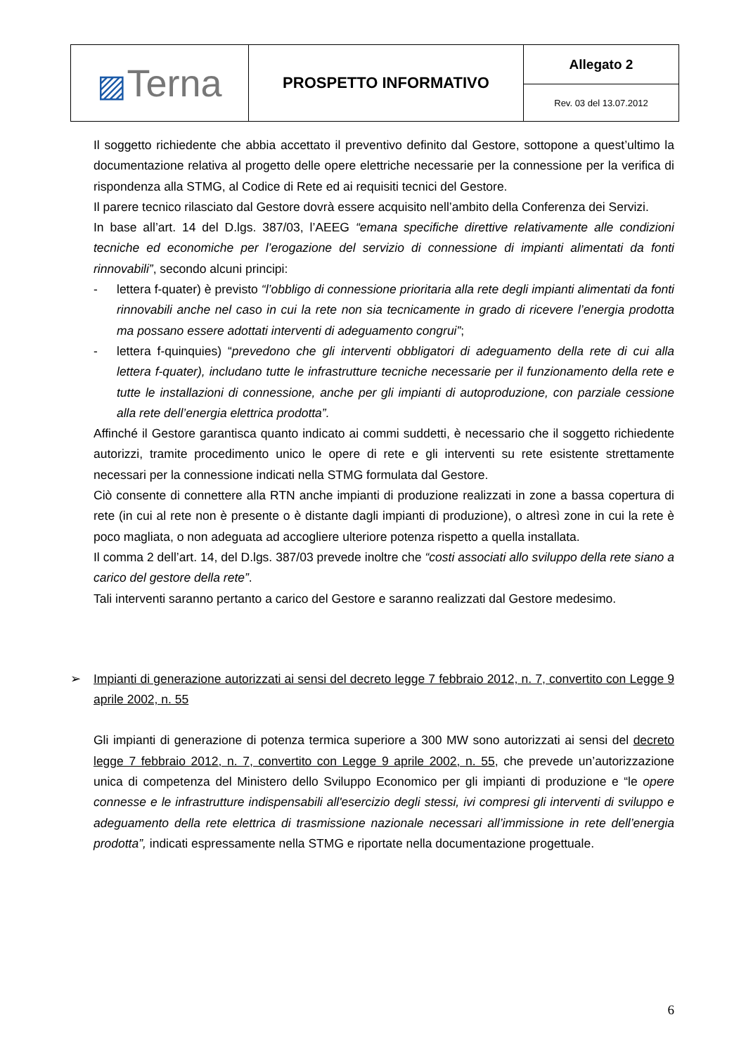| ▨ Terna | PROSPETTO INFORMATIVO | Allegato 2 |
| | | Rev. 03 del 13.07.2012 |
Il soggetto richiedente che abbia accettato il preventivo definito dal Gestore, sottopone a quest’ultimo la documentazione relativa al progetto delle opere elettriche necessarie per la connessione per la verifica di rispondenza alla STMG, al Codice di Rete ed ai requisiti tecnici del Gestore.
Il parere tecnico rilasciato dal Gestore dovrà essere acquisito nell’ambito della Conferenza dei Servizi.
In base all’art. 14 del D.lgs. 387/03, l’AEEG “emana specifiche direttive relativamente alle condizioni tecniche ed economiche per l’erogazione del servizio di connessione di impianti alimentati da fonti rinnovabili”, secondo alcuni principi:
- lettera f-quater) è previsto “l’obbligo di connessione prioritaria alla rete degli impianti alimentati da fonti rinnovabili anche nel caso in cui la rete non sia tecnicamente in grado di ricevere l’energia prodotta ma possano essere adottati interventi di adeguamento congrui”;
- lettera f-quinquies) “prevedono che gli interventi obbligatori di adeguamento della rete di cui alla lettera f-quater), includano tutte le infrastrutture tecniche necessarie per il funzionamento della rete e tutte le installazioni di connessione, anche per gli impianti di autoproduzione, con parziale cessione alla rete dell’energia elettrica prodotta”.
Affinché il Gestore garantisca quanto indicato ai commi suddetti, è necessario che il soggetto richiedente autorizzi, tramite procedimento unico le opere di rete e gli interventi su rete esistente strettamente necessari per la connessione indicati nella STMG formulata dal Gestore.
Ciò consente di connettere alla RTN anche impianti di produzione realizzati in zone a bassa copertura di rete (in cui al rete non è presente o è distante dagli impianti di produzione), o altresì zone in cui la rete è poco magliata, o non adeguata ad accogliere ulteriore potenza rispetto a quella installata.
Il comma 2 dell’art. 14, del D.lgs. 387/03 prevede inoltre che “costi associati allo sviluppo della rete siano a carico del gestore della rete”.
Tali interventi saranno pertanto a carico del Gestore e saranno realizzati dal Gestore medesimo.
➢ Impianti di generazione autorizzati ai sensi del decreto legge 7 febbraio 2012, n. 7, convertito con Legge 9 aprile 2002, n. 55
Gli impianti di generazione di potenza termica superiore a 300 MW sono autorizzati ai sensi del decreto legge 7 febbraio 2012, n. 7, convertito con Legge 9 aprile 2002, n. 55, che prevede un’autorizzazione unica di competenza del Ministero dello Sviluppo Economico per gli impianti di produzione e “le opere connesse e le infrastrutture indispensabili all'esercizio degli stessi, ivi compresi gli interventi di sviluppo e adeguamento della rete elettrica di trasmissione nazionale necessari all’immissione in rete dell’energia prodotta”, indicati espressamente nella STMG e riportate nella documentazione progettuale.
6